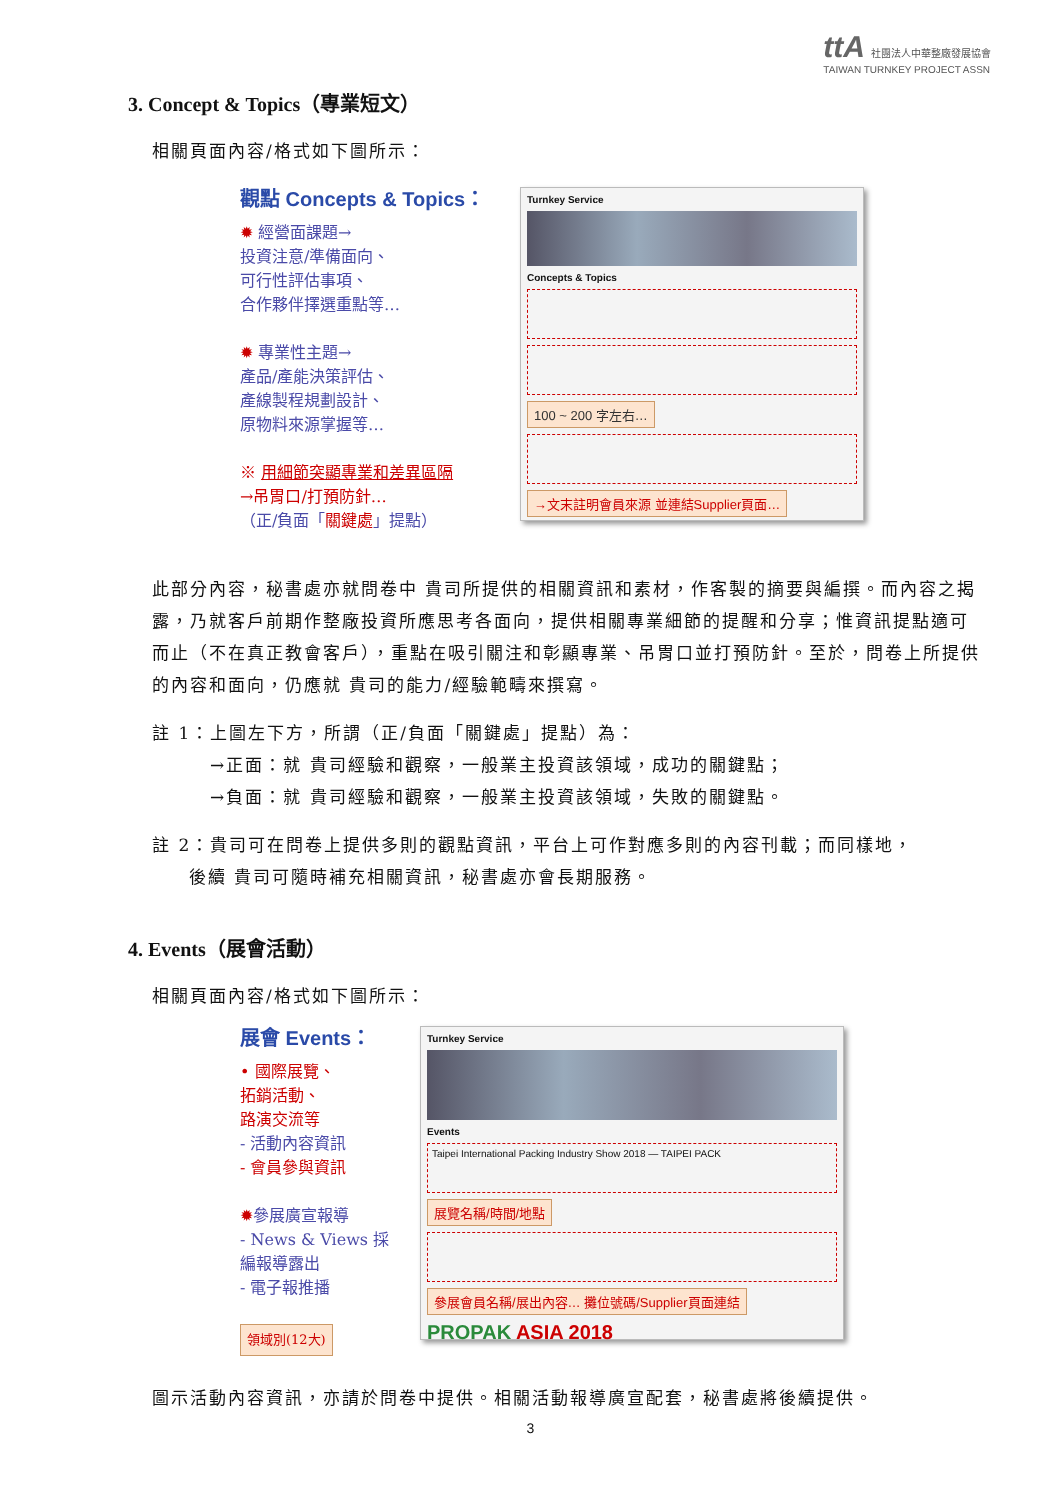ttA 社團法人中華整廠發展協會
TAIWAN TURNKEY PROJECT ASSN
3. Concept & Topics（專業短文）
相關頁面內容/格式如下圖所示：
觀點 Concepts & Topics：
✹ 經營面課題→
投資注意/準備面向、
可行性評估事項、
合作夥伴擇選重點等…
✹ 專業性主題→
產品/產能決策評估、
產線製程規劃設計、
原物料來源掌握等…
※ 用細節突顯專業和差異區隔
→吊胃口/打預防針…
（正/負面「關鍵處」提點）
Turnkey Service
Concepts & Topics
100 ~ 200 字左右…
→文末註明會員來源 並連結Supplier頁面…
此部分內容，秘書處亦就問卷中 貴司所提供的相關資訊和素材，作客製的摘要與編撰。而內容之揭露，乃就客戶前期作整廠投資所應思考各面向，提供相關專業細節的提醒和分享；惟資訊提點適可而止（不在真正教會客戶），重點在吸引關注和彰顯專業、吊胃口並打預防針。至於，問卷上所提供的內容和面向，仍應就 貴司的能力/經驗範疇來撰寫。
註 1：上圖左下方，所謂（正/負面「關鍵處」提點）為：
→正面：就 貴司經驗和觀察，一般業主投資該領域，成功的關鍵點；
→負面：就 貴司經驗和觀察，一般業主投資該領域，失敗的關鍵點。
註 2：貴司可在問卷上提供多則的觀點資訊，平台上可作對應多則的內容刊載；而同樣地，
後續 貴司可隨時補充相關資訊，秘書處亦會長期服務。
4. Events（展會活動）
相關頁面內容/格式如下圖所示：
展會 Events：
• 國際展覽、
拓銷活動、
路演交流等
- 活動內容資訊
- 會員參與資訊
✹參展廣宣報導
- News & Views 採編報導露出
- 電子報推播
領域別(12大)
Turnkey Service
Events
Taipei International Packing Industry Show 2018 — TAIPEI PACK
展覽名稱/時間/地點
參展會員名稱/展出內容… 攤位號碼/Supplier頁面連結
PROPAK ASIA 2018
圖示活動內容資訊，亦請於問卷中提供。相關活動報導廣宣配套，秘書處將後續提供。
3